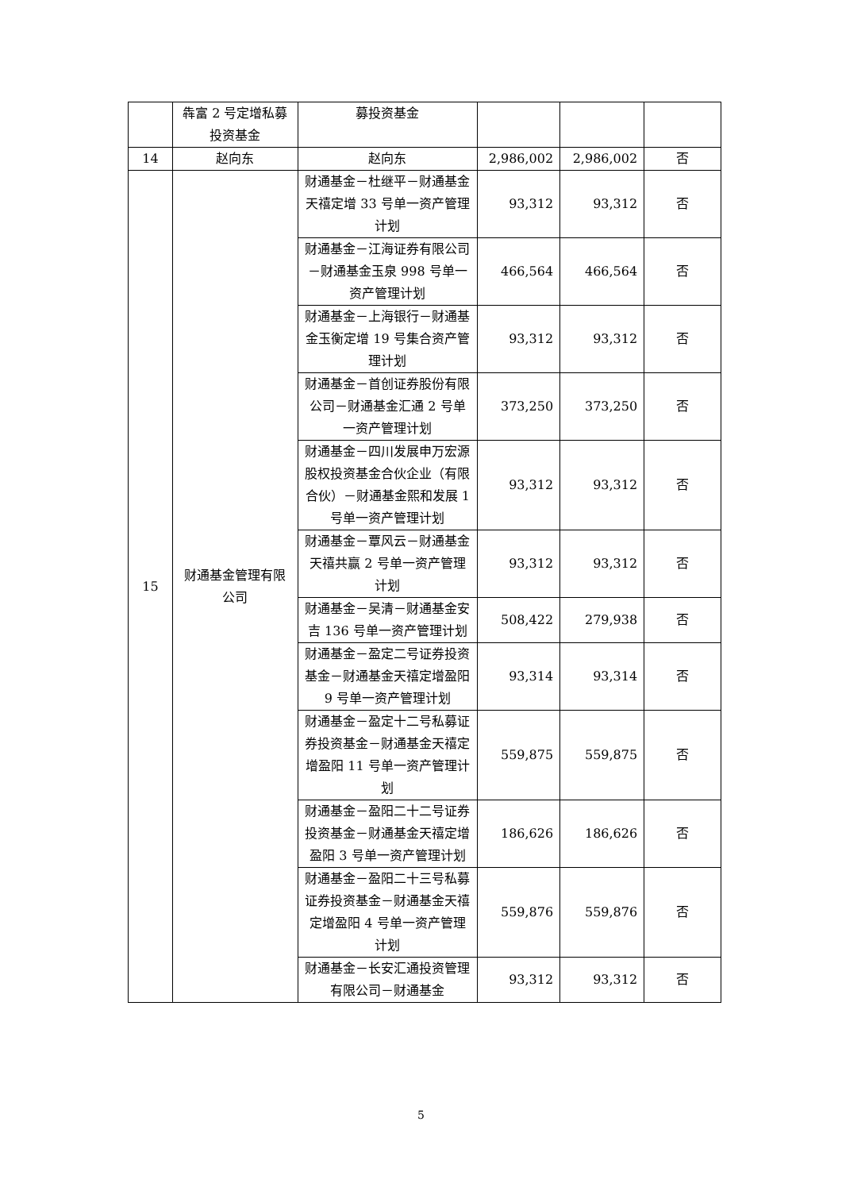| | 犇富 2 号定增私募投资基金 | 募投资基金 | | | |
| 14 | 赵向东 | 赵向东 | 2,986,002 | 2,986,002 | 否 |
| 15 | 财通基金管理有限公司 | 财通基金－杜继平－财通基金天禧定增 33 号单一资产管理计划 | 93,312 | 93,312 | 否 |
| | | 财通基金－江海证券有限公司－财通基金玉泉 998 号单一资产管理计划 | 466,564 | 466,564 | 否 |
| | | 财通基金－上海银行－财通基金玉衡定增 19 号集合资产管理计划 | 93,312 | 93,312 | 否 |
| | | 财通基金－首创证券股份有限公司－财通基金汇通 2 号单一资产管理计划 | 373,250 | 373,250 | 否 |
| | | 财通基金－四川发展申万宏源股权投资基金合伙企业（有限合伙）－财通基金熙和发展 1 号单一资产管理计划 | 93,312 | 93,312 | 否 |
| | | 财通基金－覃风云－财通基金天禧共赢 2 号单一资产管理计划 | 93,312 | 93,312 | 否 |
| | | 财通基金－吴清－财通基金安吉 136 号单一资产管理计划 | 508,422 | 279,938 | 否 |
| | | 财通基金－盈定二号证券投资基金－财通基金天禧定增盈阳 9 号单一资产管理计划 | 93,314 | 93,314 | 否 |
| | | 财通基金－盈定十二号私募证券投资基金－财通基金天禧定增盈阳 11 号单一资产管理计划 | 559,875 | 559,875 | 否 |
| | | 财通基金－盈阳二十二号证券投资基金－财通基金天禧定增盈阳 3 号单一资产管理计划 | 186,626 | 186,626 | 否 |
| | | 财通基金－盈阳二十三号私募证券投资基金－财通基金天禧定增盈阳 4 号单一资产管理计划 | 559,876 | 559,876 | 否 |
| | | 财通基金－长安汇通投资管理有限公司－财通基金 | 93,312 | 93,312 | 否 |
5